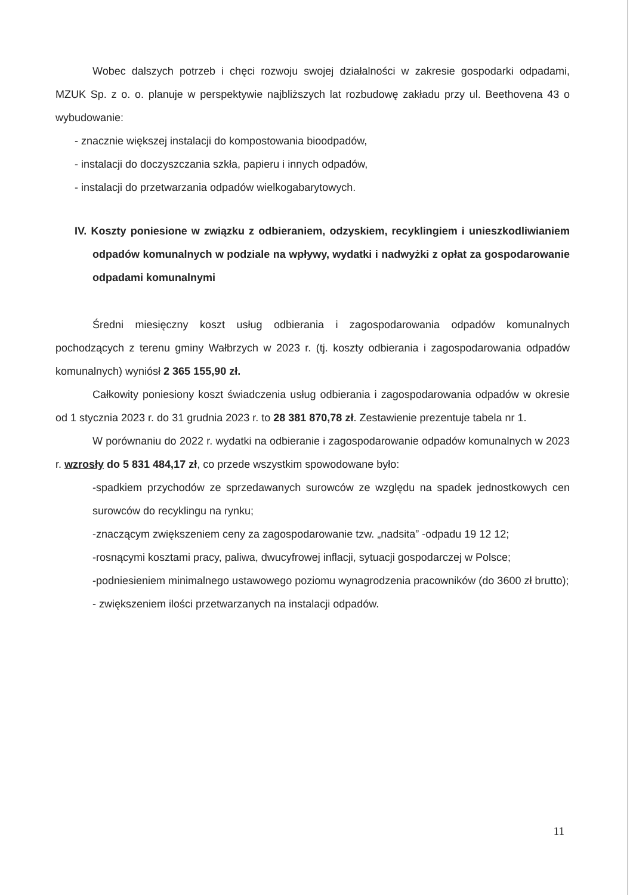Wobec dalszych potrzeb i chęci rozwoju swojej działalności w zakresie gospodarki odpadami, MZUK Sp. z o. o. planuje w perspektywie najbliższych lat rozbudowę zakładu przy ul. Beethovena 43 o wybudowanie:
- znacznie większej instalacji do kompostowania bioodpadów,
- instalacji do doczyszczania szkła, papieru i innych odpadów,
- instalacji do przetwarzania odpadów wielkogabarytowych.
IV. Koszty poniesione w związku z odbieraniem, odzyskiem, recyklingiem i unieszkodliwianiem odpadów komunalnych w podziale na wpływy, wydatki i nadwyżki z opłat za gospodarowanie odpadami komunalnymi
Średni miesięczny koszt usług odbierania i zagospodarowania odpadów komunalnych pochodzących z terenu gminy Wałbrzych w 2023 r. (tj. koszty odbierania i zagospodarowania odpadów komunalnych) wyniósł 2 365 155,90 zł.
Całkowity poniesiony koszt świadczenia usług odbierania i zagospodarowania odpadów w okresie od 1 stycznia 2023 r. do 31 grudnia 2023 r. to 28 381 870,78 zł. Zestawienie prezentuje tabela nr 1.
W porównaniu do 2022 r. wydatki na odbieranie i zagospodarowanie odpadów komunalnych w 2023 r. wzrosły do 5 831 484,17 zł, co przede wszystkim spowodowane było:
-spadkiem przychodów ze sprzedawanych surowców ze względu na spadek jednostkowych cen surowców do recyklingu na rynku;
-znaczącym zwiększeniem ceny za zagospodarowanie tzw. „nadsita” -odpadu 19 12 12;
-rosnącymi kosztami pracy, paliwa, dwucyfrowej inflacji, sytuacji gospodarczej w Polsce;
-podniesieniem minimalnego ustawowego poziomu wynagrodzenia pracowników (do 3600 zł brutto);
- zwiększeniem ilości przetwarzanych na instalacji odpadów.
11